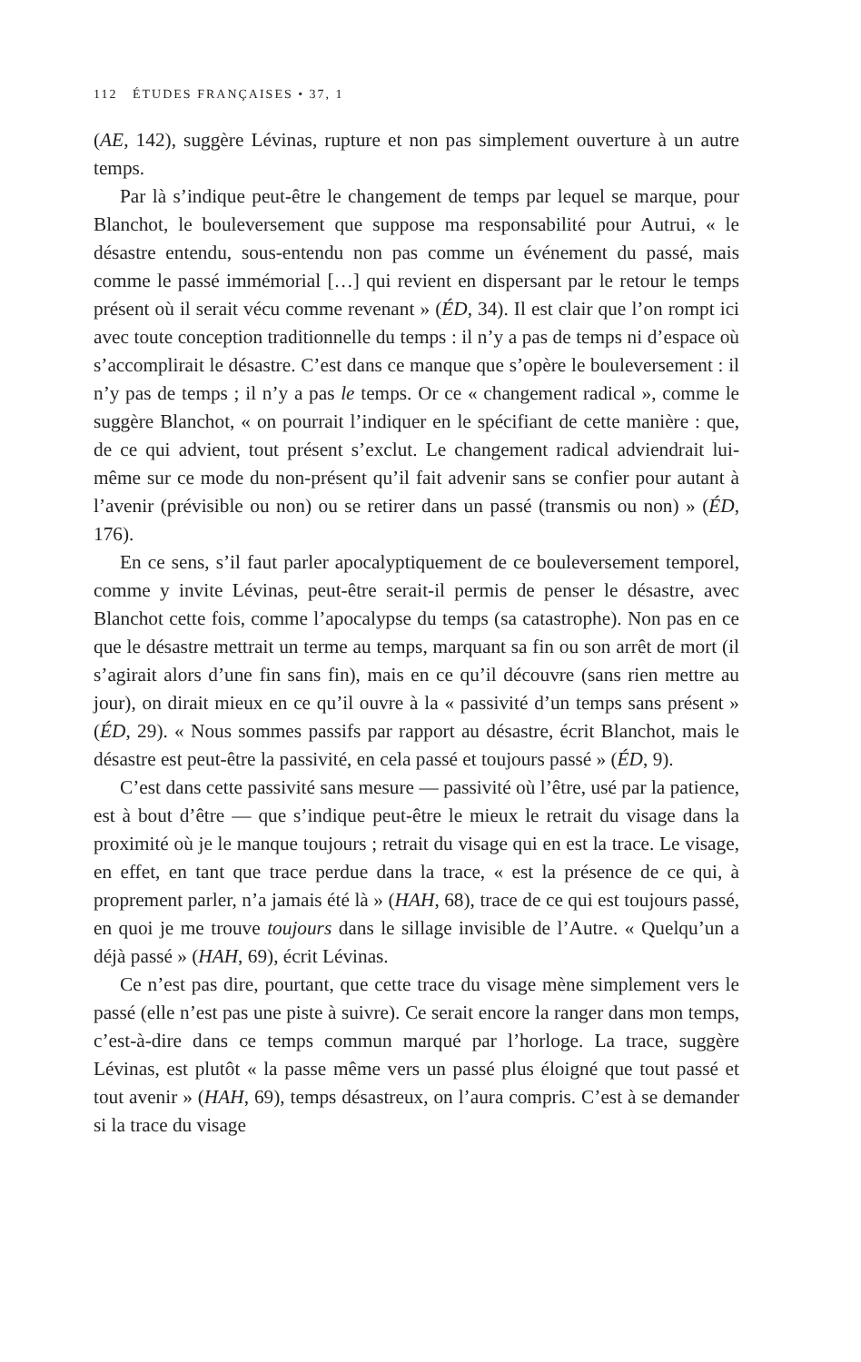112 ÉTUDES FRANÇAISES • 37, 1
(AE, 142), suggère Lévinas, rupture et non pas simplement ouverture à un autre temps.
Par là s’indique peut-être le changement de temps par lequel se marque, pour Blanchot, le bouleversement que suppose ma responsabilité pour Autrui, « le désastre entendu, sous-entendu non pas comme un événement du passé, mais comme le passé immémorial […] qui revient en dispersant par le retour le temps présent où il serait vécu comme revenant » (ÉD, 34). Il est clair que l’on rompt ici avec toute conception traditionnelle du temps : il n’y a pas de temps ni d’espace où s’accomplirait le désastre. C’est dans ce manque que s’opère le bouleversement : il n’y pas de temps ; il n’y a pas le temps. Or ce « changement radical », comme le suggère Blanchot, « on pourrait l’indiquer en le spécifiant de cette manière : que, de ce qui advient, tout présent s’exclut. Le changement radical adviendrait lui-même sur ce mode du non-présent qu’il fait advenir sans se confier pour autant à l’avenir (prévisible ou non) ou se retirer dans un passé (transmis ou non) » (ÉD, 176).
En ce sens, s’il faut parler apocalyptiquement de ce bouleversement temporel, comme y invite Lévinas, peut-être serait-il permis de penser le désastre, avec Blanchot cette fois, comme l’apocalypse du temps (sa catastrophe). Non pas en ce que le désastre mettrait un terme au temps, marquant sa fin ou son arrêt de mort (il s’agirait alors d’une fin sans fin), mais en ce qu’il découvre (sans rien mettre au jour), on dirait mieux en ce qu’il ouvre à la « passivité d’un temps sans présent » (ÉD, 29). « Nous sommes passifs par rapport au désastre, écrit Blanchot, mais le désastre est peut-être la passivité, en cela passé et toujours passé » (ÉD, 9).
C’est dans cette passivité sans mesure — passivité où l’être, usé par la patience, est à bout d’être — que s’indique peut-être le mieux le retrait du visage dans la proximité où je le manque toujours ; retrait du visage qui en est la trace. Le visage, en effet, en tant que trace perdue dans la trace, « est la présence de ce qui, à proprement parler, n’a jamais été là » (HAH, 68), trace de ce qui est toujours passé, en quoi je me trouve toujours dans le sillage invisible de l’Autre. « Quelqu’un a déjà passé » (HAH, 69), écrit Lévinas.
Ce n’est pas dire, pourtant, que cette trace du visage mène simplement vers le passé (elle n’est pas une piste à suivre). Ce serait encore la ranger dans mon temps, c’est-à-dire dans ce temps commun marqué par l’horloge. La trace, suggère Lévinas, est plutôt « la passe même vers un passé plus éloigné que tout passé et tout avenir » (HAH, 69), temps désastreux, on l’aura compris. C’est à se demander si la trace du visage